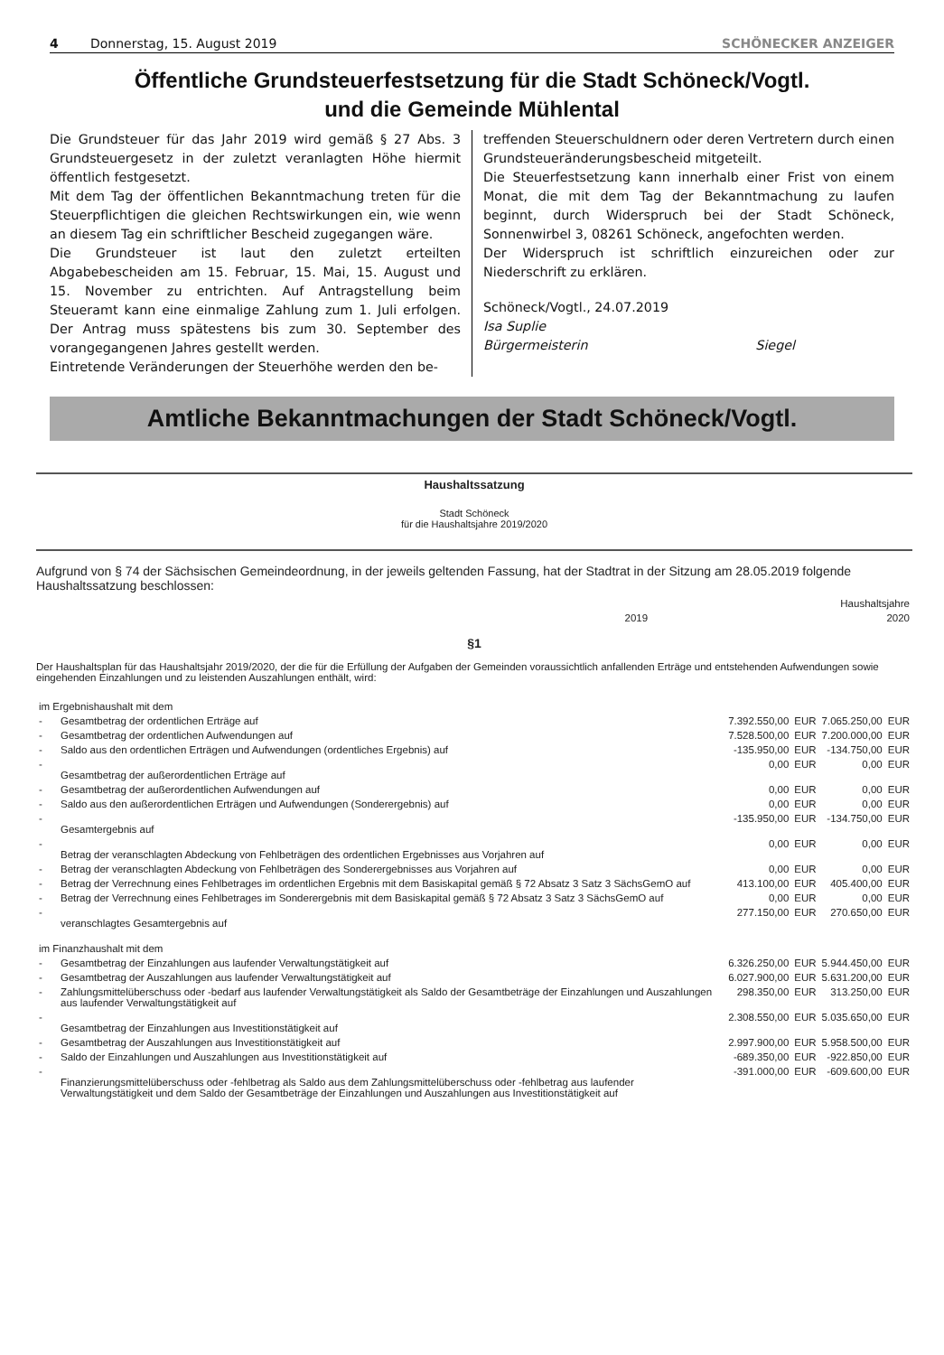4 Donnerstag, 15. August 2019 SCHÖNECKER ANZEIGER
Öffentliche Grundsteuerfestsetzung für die Stadt Schöneck/Vogtl.
und die Gemeinde Mühlental
Die Grundsteuer für das Jahr 2019 wird gemäß § 27 Abs. 3 Grundsteuergesetz in der zuletzt veranlagten Höhe hiermit öffentlich festgesetzt.
Mit dem Tag der öffentlichen Bekanntmachung treten für die Steuerpflichtigen die gleichen Rechtswirkungen ein, wie wenn an diesem Tag ein schriftlicher Bescheid zugegangen wäre.
Die Grundsteuer ist laut den zuletzt erteilten Abgabebescheiden am 15. Februar, 15. Mai, 15. August und 15. November zu entrichten. Auf Antragstellung beim Steueramt kann eine einmalige Zahlung zum 1. Juli erfolgen. Der Antrag muss spätestens bis zum 30. September des vorangegangenen Jahres gestellt werden.
Eintretende Veränderungen der Steuerhöhe werden den be-
treffenden Steuerschuldnern oder deren Vertretern durch einen Grundsteueränderungsbescheid mitgeteilt.
Die Steuerfestsetzung kann innerhalb einer Frist von einem Monat, die mit dem Tag der Bekanntmachung zu laufen beginnt, durch Widerspruch bei der Stadt Schöneck, Sonnenwirbel 3, 08261 Schöneck, angefochten werden.
Der Widerspruch ist schriftlich einzureichen oder zur Niederschrift zu erklären.
Schöneck/Vogtl., 24.07.2019
Isa Suplie
Bürgermeisterin Siegel
Amtliche Bekanntmachungen der Stadt Schöneck/Vogtl.
Haushaltssatzung
Stadt Schöneck
für die Haushaltsjahre 2019/2020
Aufgrund von § 74 der Sächsischen Gemeindeordnung, in der jeweils geltenden Fassung, hat der Stadtrat in der Sitzung am 28.05.2019 folgende Haushaltssatzung beschlossen:
| | Haushaltsjahre | |
| | 2019 | 2020 |
§1
Der Haushaltsplan für das Haushaltsjahr 2019/2020, der die für die Erfüllung der Aufgaben der Gemeinden voraussichtlich anfallenden Erträge und entstehenden Aufwendungen sowie eingehenden Einzahlungen und zu leistenden Auszahlungen enthält, wird:
| im Ergebnishaushalt mit dem | | | | | |
| - | Gesamtbetrag der ordentlichen Erträge auf | 7.392.550,00 | EUR | 7.065.250,00 | EUR |
| - | Gesamtbetrag der ordentlichen Aufwendungen auf | 7.528.500,00 | EUR | 7.200.000,00 | EUR |
| - | Saldo aus den ordentlichen Erträgen und Aufwendungen (ordentliches Ergebnis) auf | -135.950,00 | EUR | -134.750,00 | EUR |
| - | Gesamtbetrag der außerordentlichen Erträge auf | 0,00 | EUR | 0,00 | EUR |
| - | Gesamtbetrag der außerordentlichen Aufwendungen auf | 0,00 | EUR | 0,00 | EUR |
| - | Saldo aus den außerordentlichen Erträgen und Aufwendungen (Sonderergebnis) auf | 0,00 | EUR | 0,00 | EUR |
| - | Gesamtergebnis auf | -135.950,00 | EUR | -134.750,00 | EUR |
| - | Betrag der veranschlagten Abdeckung von Fehlbeträgen des ordentlichen Ergebnisses aus Vorjahren auf | 0,00 | EUR | 0,00 | EUR |
| - | Betrag der veranschlagten Abdeckung von Fehlbeträgen des Sonderergebnisses aus Vorjahren auf | 0,00 | EUR | 0,00 | EUR |
| - | Betrag der Verrechnung eines Fehlbetrages im ordentlichen Ergebnis mit dem Basiskapital gemäß § 72 Absatz 3 Satz 3 SächsGemO auf | 413.100,00 | EUR | 405.400,00 | EUR |
| - | Betrag der Verrechnung eines Fehlbetrages im Sonderergebnis mit dem Basiskapital gemäß § 72 Absatz 3 Satz 3 SächsGemO auf | 0,00 | EUR | 0,00 | EUR |
| - | veranschlagtes Gesamtergebnis auf | 277.150,00 | EUR | 270.650,00 | EUR |
| im Finanzhaushalt mit dem | | | | | |
| - | Gesamtbetrag der Einzahlungen aus laufender Verwaltungstätigkeit auf | 6.326.250,00 | EUR | 5.944.450,00 | EUR |
| - | Gesamtbetrag der Auszahlungen aus laufender Verwaltungstätigkeit auf | 6.027.900,00 | EUR | 5.631.200,00 | EUR |
| - | Zahlungsmittelüberschuss oder -bedarf aus laufender Verwaltungstätigkeit als Saldo der Gesamtbeträge der Einzahlungen und Auszahlungen aus laufender Verwaltungstätigkeit auf | 298.350,00 | EUR | 313.250,00 | EUR |
| - | Gesamtbetrag der Einzahlungen aus Investitionstätigkeit auf | 2.308.550,00 | EUR | 5.035.650,00 | EUR |
| - | Gesamtbetrag der Auszahlungen aus Investitionstätigkeit auf | 2.997.900,00 | EUR | 5.958.500,00 | EUR |
| - | Saldo der Einzahlungen und Auszahlungen aus Investitionstätigkeit auf | -689.350,00 | EUR | -922.850,00 | EUR |
| - | Finanzierungsmittelüberschuss oder -fehlbetrag als Saldo aus dem Zahlungsmittelüberschuss oder -fehlbetrag aus laufender Verwaltungstätigkeit und dem Saldo der Gesamtbeträge der Einzahlungen und Auszahlungen aus Investitionstätigkeit auf | -391.000,00 | EUR | -609.600,00 | EUR |